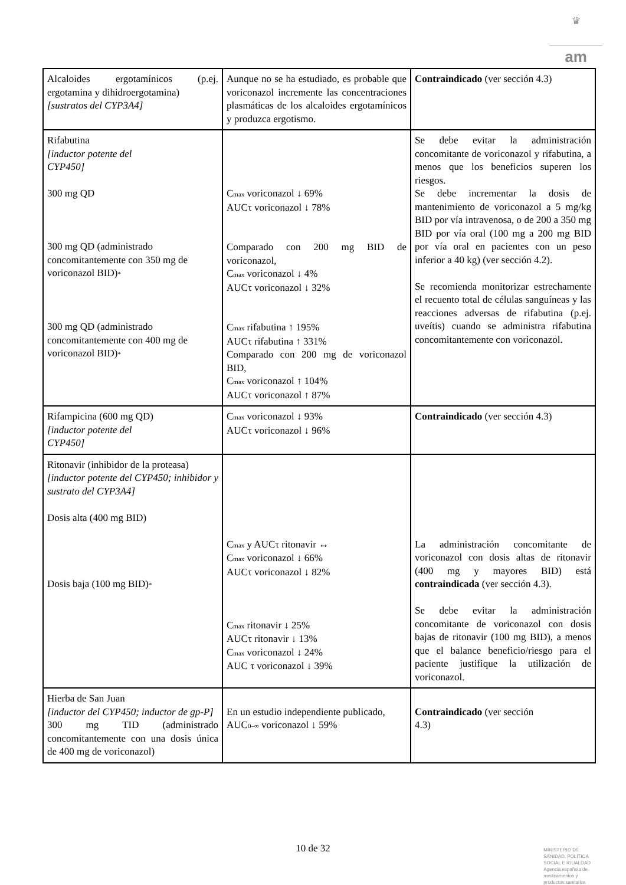♛
am
| Alcaloides ergotamínicos (p.ej. ergotamina y dihidroergotamina) [sustratos del CYP3A4] | Aunque no se ha estudiado, es probable que voriconazol incremente las concentraciones plasmáticas de los alcaloides ergotamínicos y produzca ergotismo. | Contraindicado (ver sección 4.3) |
| Rifabutina [inductor potente del CYP450] 300 mg QD 300 mg QD (administrado concomitantemente con 350 mg de voriconazol BID) * 300 mg QD (administrado concomitantemente con 400 mg de voriconazol BID) * | C max voriconazol ↓ 69% AUCτ voriconazol ↓ 78% Comparado con 200 mg BID de voriconazol, C max voriconazol ↓ 4% AUCτ voriconazol ↓ 32% C max rifabutina ↑ 195% AUCτ rifabutina ↑ 331% Comparado con 200 mg de voriconazol BID, C max voriconazol ↑ 104% AUCτ voriconazol ↑ 87% | Se debe evitar la administración concomitante de voriconazol y rifabutina, a menos que los beneficios superen los riesgos. Se debe incrementar la dosis de mantenimiento de voriconazol a 5 mg/kg BID por vía intravenosa, o de 200 a 350 mg BID por vía oral (100 mg a 200 mg BID por vía oral en pacientes con un peso inferior a 40 kg) (ver sección 4.2). Se recomienda monitorizar estrechamente el recuento total de células sanguíneas y las reacciones adversas de rifabutina (p.ej. uveítis) cuando se administra rifabutina concomitantemente con voriconazol. |
| Rifampicina (600 mg QD) [inductor potente del CYP450] | C max voriconazol ↓ 93% AUCτ voriconazol ↓ 96% | Contraindicado (ver sección 4.3) |
| Ritonavir (inhibidor de la proteasa) [inductor potente del CYP450; inhibidor y sustrato del CYP3A4] Dosis alta (400 mg BID) Dosis baja (100 mg BID) * | C max y AUCτ ritonavir ↔ C max voriconazol ↓ 66% AUCτ voriconazol ↓ 82% C max ritonavir ↓ 25% AUCτ ritonavir ↓ 13% C max voriconazol ↓ 24% AUC τ voriconazol ↓ 39% | La administración concomitante de voriconazol con dosis altas de ritonavir (400 mg y mayores BID) está contraindicada (ver sección 4.3). Se debe evitar la administración concomitante de voriconazol con dosis bajas de ritonavir (100 mg BID), a menos que el balance beneficio/riesgo para el paciente justifique la utilización de voriconazol. |
| Hierba de San Juan [inductor del CYP450; inductor de gp-P] 300 mg TID (administrado concomitantemente con una dosis única de 400 mg de voriconazol) | En un estudio independiente publicado, AUC 0–∞ voriconazol ↓ 59% | Contraindicado (ver sección 4.3) |
10 de 32
MINISTERIO DE
SANIDAD, POLITICA
SOCIAL E IGUALDAD
Agencia española de
medicamentos y
productos sanitarios